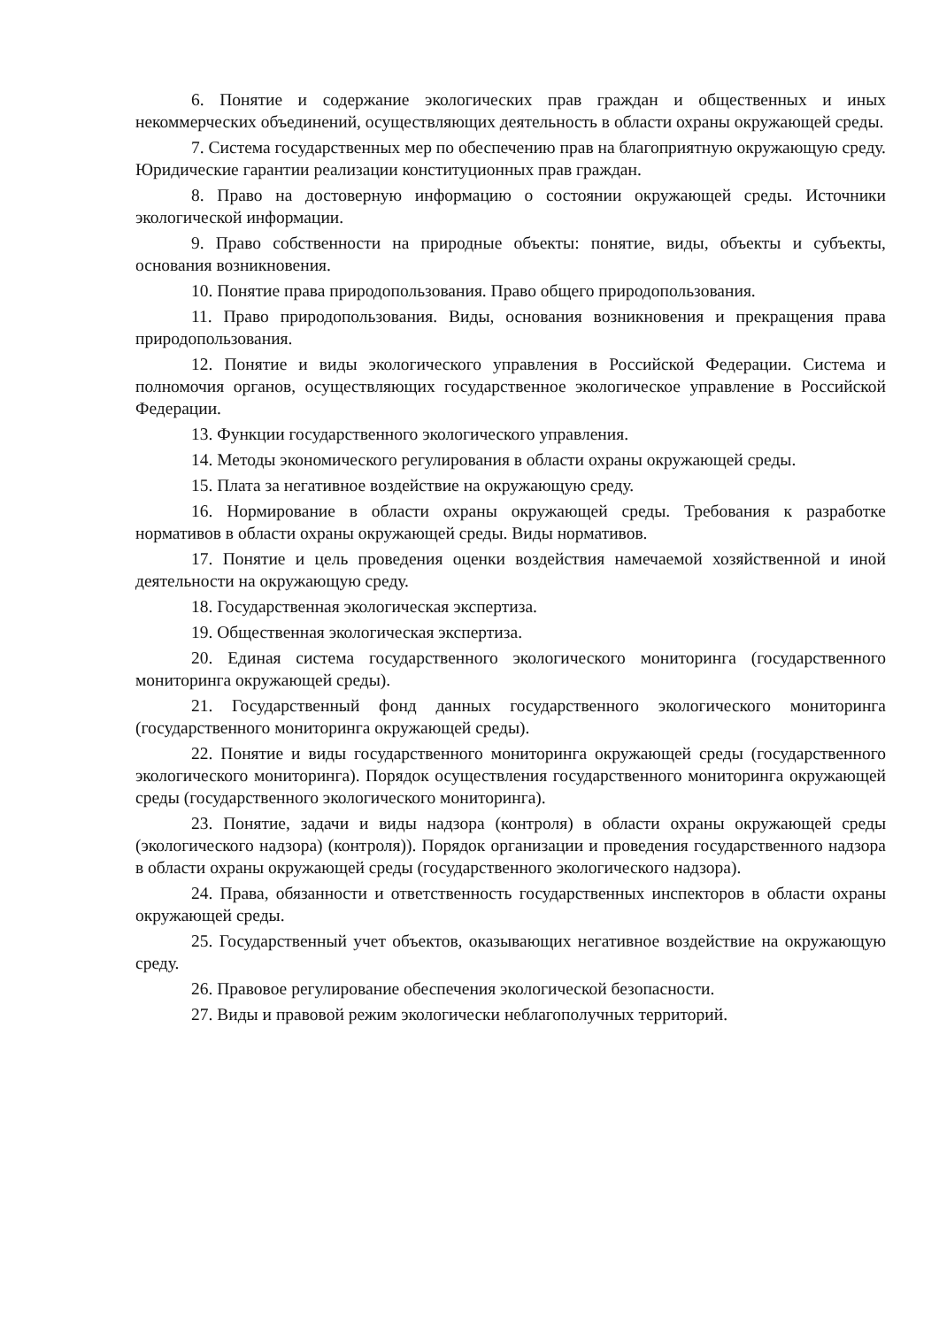6. Понятие и содержание экологических прав граждан и общественных и иных некоммерческих объединений, осуществляющих деятельность в области охраны окружающей среды.
7. Система государственных мер по обеспечению прав на благоприятную окружающую среду. Юридические гарантии реализации конституционных прав граждан.
8. Право на достоверную информацию о состоянии окружающей среды. Источники экологической информации.
9. Право собственности на природные объекты: понятие, виды, объекты и субъекты, основания возникновения.
10. Понятие права природопользования. Право общего природопользования.
11. Право природопользования. Виды, основания возникновения и прекращения права природопользования.
12. Понятие и виды экологического управления в Российской Федерации. Система и полномочия органов, осуществляющих государственное экологическое управление в Российской Федерации.
13. Функции государственного экологического управления.
14. Методы экономического регулирования в области охраны окружающей среды.
15. Плата за негативное воздействие на окружающую среду.
16. Нормирование в области охраны окружающей среды. Требования к разработке нормативов в области охраны окружающей среды. Виды нормативов.
17. Понятие и цель проведения оценки воздействия намечаемой хозяйственной и иной деятельности на окружающую среду.
18. Государственная экологическая экспертиза.
19. Общественная экологическая экспертиза.
20. Единая система государственного экологического мониторинга (государственного мониторинга окружающей среды).
21. Государственный фонд данных государственного экологического мониторинга (государственного мониторинга окружающей среды).
22. Понятие и виды государственного мониторинга окружающей среды (государственного экологического мониторинга). Порядок осуществления государственного мониторинга окружающей среды (государственного экологического мониторинга).
23. Понятие, задачи и виды надзора (контроля) в области охраны окружающей среды (экологического надзора) (контроля)). Порядок организации и проведения государственного надзора в области охраны окружающей среды (государственного экологического надзора).
24. Права, обязанности и ответственность государственных инспекторов в области охраны окружающей среды.
25. Государственный учет объектов, оказывающих негативное воздействие на окружающую среду.
26. Правовое регулирование обеспечения экологической безопасности.
27. Виды и правовой режим экологически неблагополучных территорий.